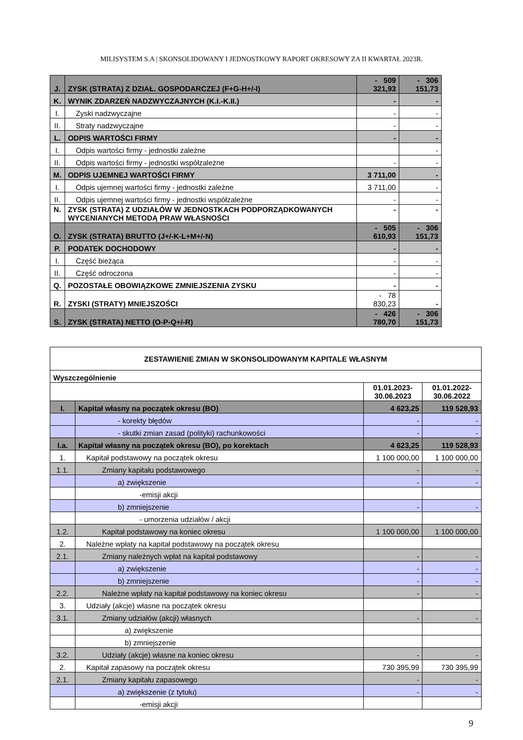MILISYSTEM S.A | SKONSOLIDOWANY I JEDNOSTKOWY RAPORT OKRESOWY ZA II KWARTAŁ 2023R.
| J. | ZYSK (STRATA) Z DZIAŁ. GOSPODARCZEJ (F+G-H+/-I) | - 509 321,93 | - 306 151,73 |
| K. | WYNIK ZDARZEŃ NADZWYCZAJNYCH (K.I.-K.II.) | - | - |
| I. | Zyski nadzwyczajne | - | - |
| II. | Straty nadzwyczajne | - | - |
| L. | ODPIS WARTOŚCI FIRMY | - | - |
| I. | Odpis wartości firmy - jednostki zależne | | - |
| II. | Odpis wartości firmy - jednostki współzależne | - | - |
| M. | ODPIS UJEMNEJ WARTOŚCI FIRMY | 3 711,00 | - |
| I. | Odpis ujemnej wartości firmy - jednostki zależne | 3 711,00 | - |
| II. | Odpis ujemnej wartości firmy - jednostki współzależne | - | - |
| N. | ZYSK (STRATA) Z UDZIAŁÓW W JEDNOSTKACH PODPORZĄDKOWANYCH WYCENIANYCH METODĄ PRAW WŁASNOŚCI | - | - |
| O. | ZYSK (STRATA) BRUTTO (J+/-K-L+M+/-N) | - 505 610,93 | - 306 151,73 |
| P. | PODATEK DOCHODOWY | - | - |
| I. | Część bieżąca | - | - |
| II. | Część odroczona | - | - |
| Q. | POZOSTAŁE OBOWIĄZKOWE ZMNIEJSZENIA ZYSKU | - | - |
| R. | ZYSKI (STRATY) MNIEJSZOŚCI | - 78 830,23 | - |
| S. | ZYSK (STRATA) NETTO (O-P-Q+/-R) | - 426 780,70 | - 306 151,73 |
| ZESTAWIENIE ZMIAN W SKONSOLIDOWANYM KAPITALE WŁASNYM | | | |
| Wyszczególnienie | | | |
| | | 01.01.2023- 30.06.2023 | 01.01.2022- 30.06.2022 |
| I. | Kapitał własny na początek okresu (BO) | 4 623,25 | 119 528,93 |
| | - korekty błędów | - | - |
| | - skutki zmian zasad (polityki) rachunkowości | - | - |
| I.a. | Kapitał własny na początek okresu (BO), po korektach | 4 623,25 | 119 528,93 |
| 1. | Kapitał podstawowy na początek okresu | 1 100 000,00 | 1 100 000,00 |
| 1.1. | Zmiany kapitału podstawowego | - | - |
| | a) zwiększenie | - | - |
| | -emisji akcji | | |
| | b) zmniejszenie | - | - |
| | - umorzenia udziałów / akcji | | |
| 1.2. | Kapitał podstawowy na koniec okresu | 1 100 000,00 | 1 100 000,00 |
| 2. | Należne wpłaty na kapitał podstawowy na początek okresu | | |
| 2.1. | Zmiany należnych wpłat na kapitał podstawowy | - | - |
| | a) zwiększenie | - | - |
| | b) zmniejszenie | - | - |
| 2.2. | Należne wpłaty na kapitał podstawowy na koniec okresu | - | - |
| 3. | Udziały (akcje) własne na początek okresu | | |
| 3.1. | Zmiany udziałów (akcji) własnych | - | - |
| | a) zwiększenie | | |
| | b) zmniejszenie | | |
| 3.2. | Udziały (akcje) własne na koniec okresu | - | - |
| 2. | Kapitał zapasowy na początek okresu | 730 395,99 | 730 395,99 |
| 2.1. | Zmiany kapitału zapasowego | - | - |
| | a) zwiększenie (z tytułu) | - | - |
| | -emisji akcji | | |
9